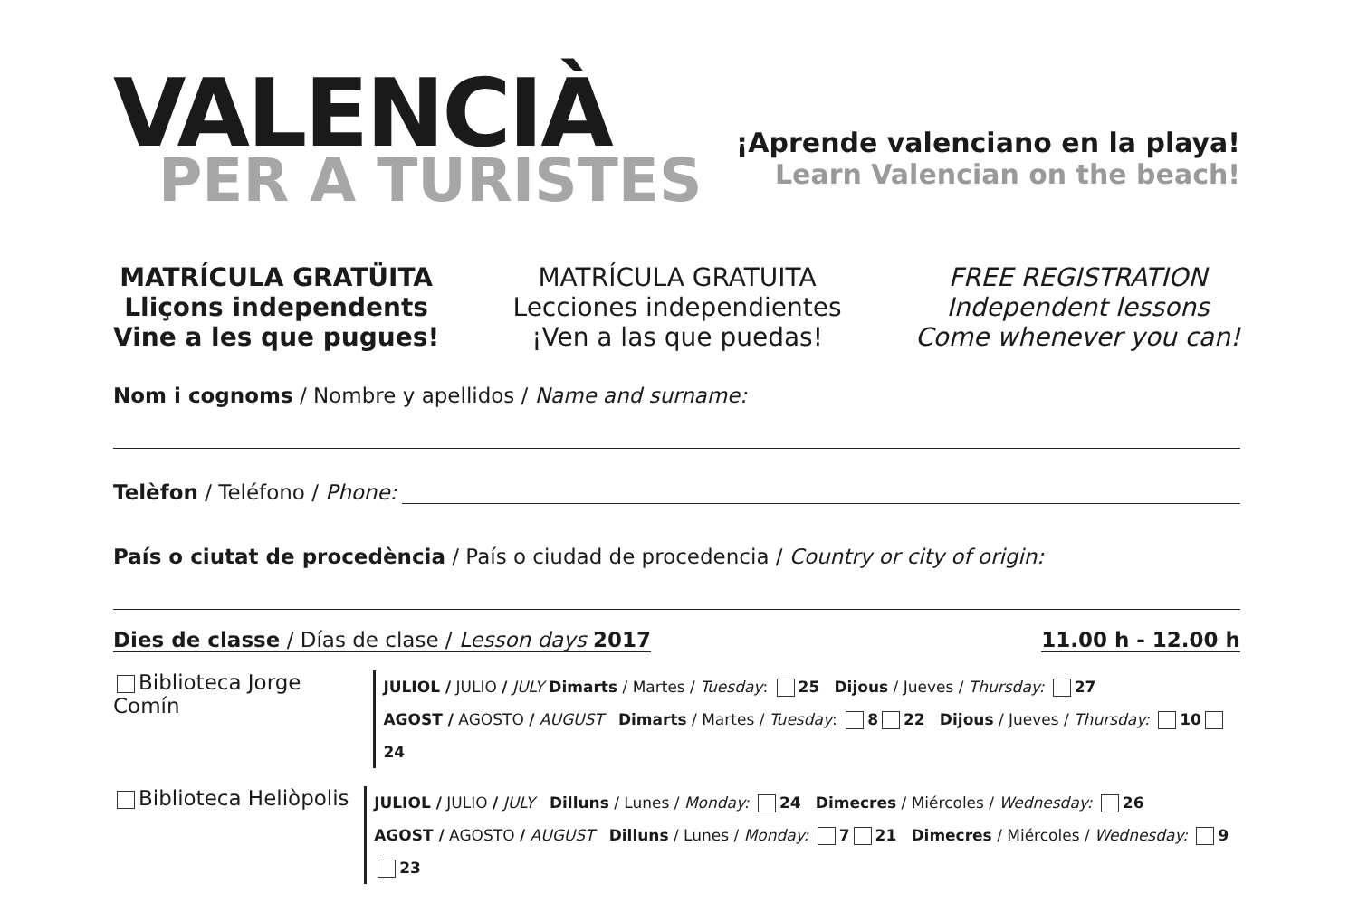VALENCIÀ
PER A TURISTES
¡Aprende valenciano en la playa!
Learn Valencian on the beach!
MATRÍCULA GRATÜITA
Lliçons independents
Vine a les que pugues!
MATRÍCULA GRATUITA
Lecciones independientes
¡Ven a las que puedas!
FREE REGISTRATION
Independent lessons
Come whenever you can!
Nom i cognoms / Nombre y apellidos / Name and surname:
Telèfon / Teléfono / Phone:
País o ciutat de procedència / País o ciudad de procedencia / Country or city of origin:
Dies de classe / Días de clase / Lesson days 2017 11.00 h - 12.00 h
Biblioteca Jorge Comín
JULIOL / JULIO / JULY Dimarts / Martes / Tuesday: 25 Dijous / Jueves / Thursday: 27
AGOST / AGOSTO / AUGUST Dimarts / Martes / Tuesday: 8 22 Dijous / Jueves / Thursday: 10 24
Biblioteca Heliòpolis
JULIOL / JULIO / JULY Dilluns / Lunes / Monday: 24 Dimecres / Miércoles / Wednesday: 26
AGOST / AGOSTO / AUGUST Dilluns / Lunes / Monday: 7 21 Dimecres / Miércoles / Wednesday: 9 23